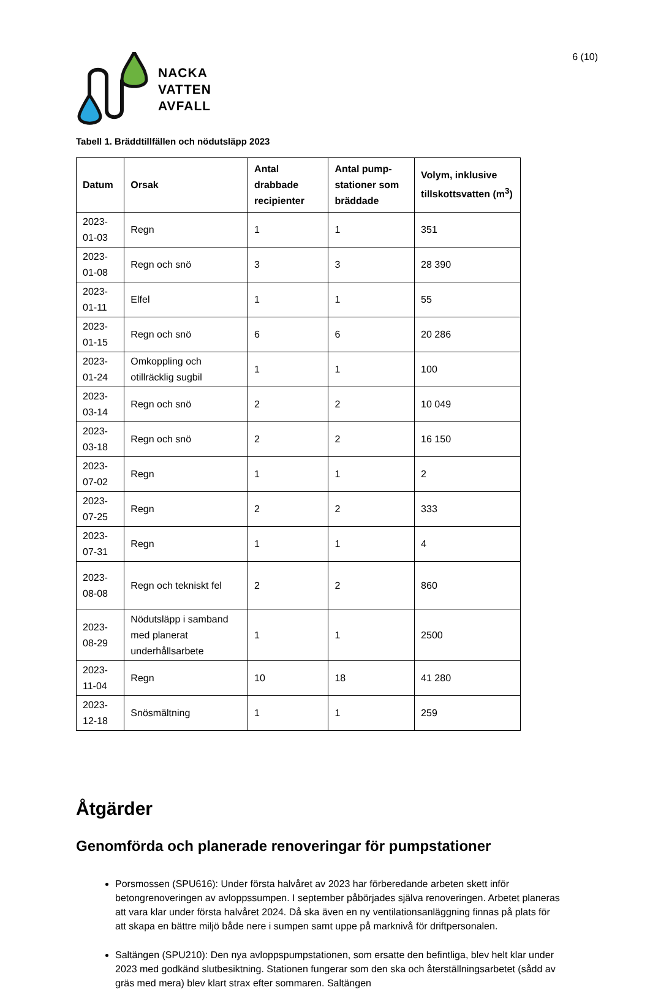6 (10)
NACKA
VATTEN
AVFALL
Tabell 1. Bräddtillfällen och nödutsläpp 2023
| Datum | Orsak | Antal drabbade recipienter | Antal pump-stationer som bräddade | Volym, inklusive tillskottsvatten (m<sup>3</sup>) |
| --- | --- | --- | --- | --- |
| 2023-01-03 | Regn | 1 | 1 | 351 |
| 2023-01-08 | Regn och snö | 3 | 3 | 28 390 |
| 2023-01-11 | Elfel | 1 | 1 | 55 |
| 2023-01-15 | Regn och snö | 6 | 6 | 20 286 |
| 2023-01-24 | Omkoppling och otillräcklig sugbil | 1 | 1 | 100 |
| 2023-03-14 | Regn och snö | 2 | 2 | 10 049 |
| 2023-03-18 | Regn och snö | 2 | 2 | 16 150 |
| 2023-07-02 | Regn | 1 | 1 | 2 |
| 2023-07-25 | Regn | 2 | 2 | 333 |
| 2023-07-31 | Regn | 1 | 1 | 4 |
| 2023-08-08 | Regn och tekniskt fel | 2 | 2 | 860 |
| 2023-08-29 | Nödutsläpp i samband med planerat underhållsarbete | 1 | 1 | 2500 |
| 2023-11-04 | Regn | 10 | 18 | 41 280 |
| 2023-12-18 | Snösmältning | 1 | 1 | 259 |
Åtgärder
Genomförda och planerade renoveringar för pumpstationer
Porsmossen (SPU616): Under första halvåret av 2023 har förberedande arbeten skett inför betongrenoveringen av avloppssumpen. I september påbörjades själva renoveringen. Arbetet planeras att vara klar under första halvåret 2024. Då ska även en ny ventilationsanläggning finnas på plats för att skapa en bättre miljö både nere i sumpen samt uppe på marknivå för driftpersonalen.
Saltängen (SPU210): Den nya avloppspumpstationen, som ersatte den befintliga, blev helt klar under 2023 med godkänd slutbesiktning. Stationen fungerar som den ska och återställningsarbetet (sådd av gräs med mera) blev klart strax efter sommaren. Saltängen